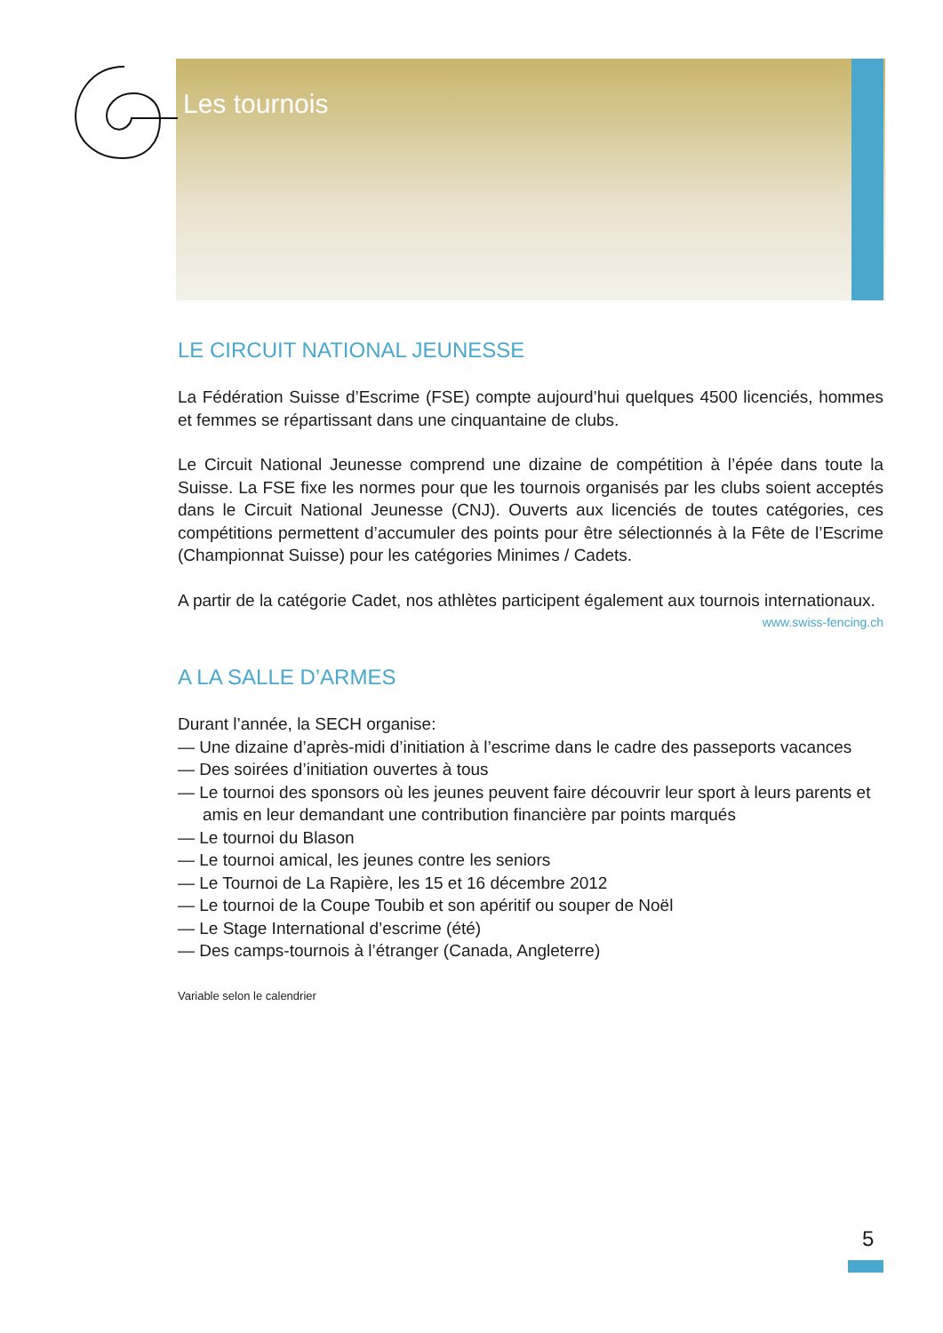Les tournois
LE CIRCUIT NATIONAL JEUNESSE
La Fédération Suisse d’Escrime (FSE) compte aujourd’hui quelques 4500 licenciés, hommes et femmes se répartissant dans une cinquantaine de clubs.
Le Circuit National Jeunesse comprend une dizaine de compétition à l’épée dans toute la Suisse. La FSE fixe les normes pour que les tournois organisés par les clubs soient acceptés dans le Circuit National Jeunesse (CNJ). Ouverts aux licenciés de toutes catégories, ces compétitions permettent d’accumuler des points pour être sélectionnés à la Fête de l’Escrime (Championnat Suisse) pour les catégories Minimes / Cadets.
A partir de la catégorie Cadet, nos athlètes participent également aux tournois internationaux. www.swiss-fencing.ch
A LA SALLE D’ARMES
Durant l’année, la SECH organise:
— Une dizaine d’après-midi d’initiation à l’escrime dans le cadre des passeports vacances
— Des soirées d’initiation ouvertes à tous
— Le tournoi des sponsors où les jeunes peuvent faire découvrir leur sport à leurs parents et amis en leur demandant une contribution financière par points marqués
— Le tournoi du Blason
— Le tournoi amical, les jeunes contre les seniors
— Le Tournoi de La Rapière, les 15 et 16 décembre 2012
— Le tournoi de la Coupe Toubib et son apéritif ou souper de Noël
— Le Stage International d’escrime (été)
— Des camps-tournois à l’étranger (Canada, Angleterre)
Variable selon le calendrier
5